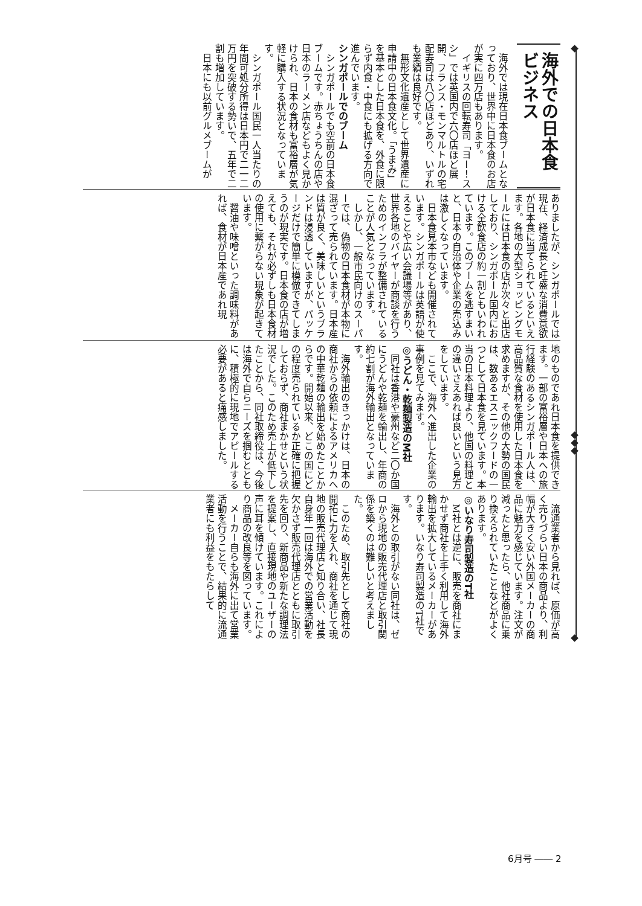海外での日本食ビジネス
海外では現在日本食ブームとなっており、世界中に日本食のお店が実に四万店もあります。
イギリスの回転寿司「ヨー！スシ」では英国内で六〇店ほど展開、フランス・モンマルトルの宅配寿司は八〇店ほどあり、いずれも業績は良好です。
無形文化遺産として世界遺産に申請中の日本食文化。「うまみ」を基本とした日本食を、外食に限らず内食・中食にも拡げる方向で進んでいます。
シンガポールでのブーム
シンガポールでも空前の日本食ブームです。赤ちょうちんの店や日本のラーメン店などもよく見かけられ、日本の食材も富裕層が気軽に購入する状況となっています。
シンガポール国民一人当たりの年間可処分所得は日本円で二一二万円を突破する勢いで、五年で二割も増加しています。
日本にも以前グルメブームが
ありましたが、シンガポールでは現在、経済成長と旺盛な消費意欲が日本食に当てられているといえます。各地の大型ショッピングモールには日本食の店が次々と出店しており、シンガポール国内における全飲食店の約一割ともいわれています。このブームを逃すまいと、日本の自治体や企業の売込みは激しくなっています。
日本食見本市なども開催されています。シンガポールは英語が使えることや広い会議場等があり、世界各地のバイヤーが商談を行うためのインフラが整備されていることが人気となっています。
しかし、一般市民向けのスーパーでは、偽物の日本食材が本物に混ざって売られています。日本産は質が良く、美味しいというブランドは浸透していますが、パッケージだけで簡単に模倣できてしまうのが現実です。日本食の店が増えても、それが必ずしも日本食材の使用に繋がらない現象が起きています。
醤油や味噌といった調味料があれば、食材が日本産であれ現
地のものであれ日本食を提供できます。一部の富裕層や日本への旅行経験のあるシンガポール人は、高品質な食材を使用した日本食を求めますが、その他の大勢の国民は、数あるエスニックフードの一つとして日本食を見ています。本当の日本料理より、他国の料理との違いさえあれば良いという見方をしています。
ここで、海外へ進出した企業の事例を見てみます。
◎うどん・乾麺製造のM社
同社は香港や豪州など二〇か国にうどんや乾麺を輸出し、年商の約七割が海外輸出となっています。
海外輸出のきっかけは、日本の商社からの依頼によるアメリカへの中華乾麺の輸出を始めたことからです。開始以来、どこの国にどの程度売られているか正確に把握しておらず、商社まかせという状況でした。このため売上が低下したことから、同社取締役は、今後は海外で自らニーズを掴むとともに、積極的に現地でアピールする必要があると痛感しました。
流通業者から見れば、原価が高く売りづらい日本の商品より、利幅が大きく安い外国メーカーの商品に魅力を感じています。注文が減ったと思ったら、他社商品に乗り換えられていたことなどがよくあります。
◎いなり寿司製造のT社
M社とは逆に、販売を商社にまかせず商社を上手く利用して海外輸出を拡大しているメーカーがあります。いなり寿司製造のT社です。
海外との取引がない同社は、ゼロから現地の販売代理店と取引関係を築くのは難しいと考えました。
このため、取引先として商社の開拓に力を入れ、商社を通じて現地の販売代理店と知り合い、社長自身年一回は海外での営業活動を欠かさず販売代理店とともに取引先を回り、新商品や新たな調理法を提案し、直接現地のユーザーの声に耳を傾けています。これにより商品の改良等を図っています。
メーカー自らも海外に出て営業活動を行うことで、結果的に流通業者にも利益をもたらして
6月号 ―― 2